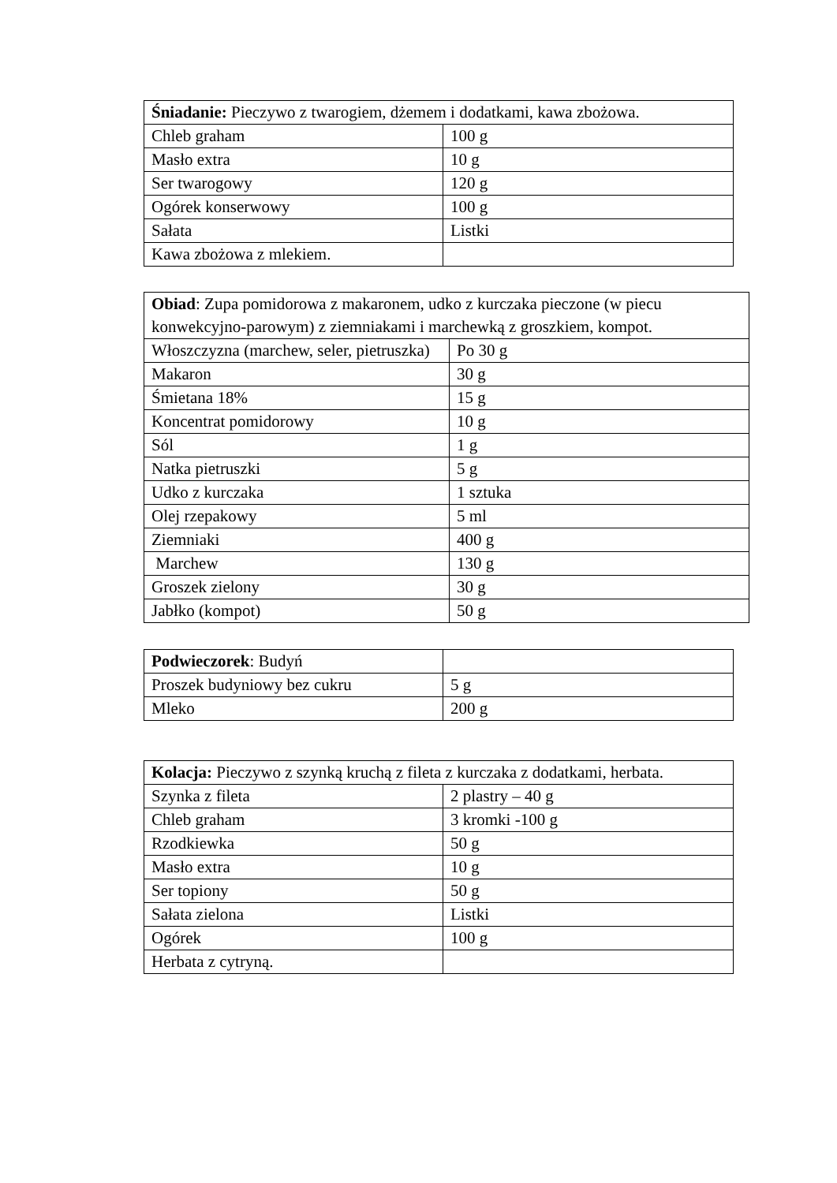| Śniadanie: Pieczywo z twarogiem, dżemem i dodatkami, kawa zbożowa. | |
| Chleb graham | 100 g |
| Masło extra | 10 g |
| Ser twarogowy | 120 g |
| Ogórek konserwowy | 100 g |
| Sałata | Listki |
| Kawa zbożowa z mlekiem. | |
| Obiad : Zupa pomidorowa z makaronem, udko z kurczaka pieczone (w piecu konwekcyjno-parowym) z ziemniakami i marchewką z groszkiem, kompot. | |
| Włoszczyzna (marchew, seler, pietruszka) | Po 30 g |
| Makaron | 30 g |
| Śmietana 18% | 15 g |
| Koncentrat pomidorowy | 10 g |
| Sól | 1 g |
| Natka pietruszki | 5 g |
| Udko z kurczaka | 1 sztuka |
| Olej rzepakowy | 5 ml |
| Ziemniaki | 400 g |
| Marchew | 130 g |
| Groszek zielony | 30 g |
| Jabłko (kompot) | 50 g |
| Podwieczorek : Budyń | |
| Proszek budyniowy bez cukru | 5 g |
| Mleko | 200 g |
| Kolacja: Pieczywo z szynką kruchą z fileta z kurczaka z dodatkami, herbata. | |
| Szynka z fileta | 2 plastry – 40 g |
| Chleb graham | 3 kromki -100 g |
| Rzodkiewka | 50 g |
| Masło extra | 10 g |
| Ser topiony | 50 g |
| Sałata zielona | Listki |
| Ogórek | 100 g |
| Herbata z cytryną. | |